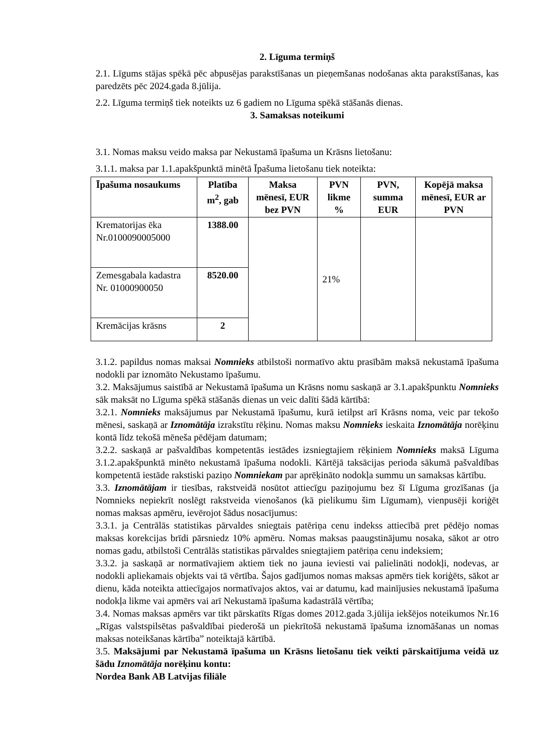2. Līguma termiņš
2.1. Līgums stājas spēkā pēc abpusējas parakstīšanas un pieņemšanas nodošanas akta parakstīšanas, kas paredzēts pēc 2024.gada 8.jūlija.
2.2. Līguma termiņš tiek noteikts uz 6 gadiem no Līguma spēkā stāšanās dienas.
3. Samaksas noteikumi
3.1. Nomas maksu veido maksa par Nekustamā īpašuma un Krāsns lietošanu:
3.1.1. maksa par 1.1.apakšpunktā minētā Īpašuma lietošanu tiek noteikta:
| Īpašuma nosaukums | Platība m<sup>2</sup>, gab | Maksa mēnesī, EUR bez PVN | PVN likme % | PVN, summa EUR | Kopējā maksa mēnesī, EUR ar PVN |
| --- | --- | --- | --- | --- | --- |
| Krematorijas ēka Nr.0100090005000 | 1388.00 | | 21% | | |
| Zemesgabala kadastra Nr. 01000900050 | 8520.00 | | | | |
| Kremācijas krāsns | 2 | | | | |
3.1.2. papildus nomas maksai Nomnieks atbilstoši normatīvo aktu prasībām maksā nekustamā īpašuma nodokli par iznomāto Nekustamo īpašumu.
3.2. Maksājumus saistībā ar Nekustamā īpašuma un Krāsns nomu saskaņā ar 3.1.apakšpunktu Nomnieks sāk maksāt no Līguma spēkā stāšanās dienas un veic dalīti šādā kārtībā:
3.2.1. Nomnieks maksājumus par Nekustamā īpašumu, kurā ietilpst arī Krāsns noma, veic par tekošo mēnesi, saskaņā ar Iznomātāja izrakstītu rēķinu. Nomas maksu Nomnieks ieskaita Iznomātāja norēķinu kontā līdz tekošā mēneša pēdējam datumam;
3.2.2. saskaņā ar pašvaldības kompetentās iestādes izsniegtajiem rēķiniem Nomnieks maksā Līguma 3.1.2.apakšpunktā minēto nekustamā īpašuma nodokli. Kārtējā taksācijas perioda sākumā pašvaldības kompetentā iestāde rakstiski paziņo Nomniekam par aprēķināto nodokļa summu un samaksas kārtību.
3.3. Iznomātājam ir tiesības, rakstveidā nosūtot attiecīgu paziņojumu bez šī Līguma grozīšanas (ja Nomnieks nepiekrīt noslēgt rakstveida vienošanos (kā pielikumu šim Līgumam), vienpusēji koriģēt nomas maksas apmēru, ievērojot šādus nosacījumus:
3.3.1. ja Centrālās statistikas pārvaldes sniegtais patēriņa cenu indekss attiecībā pret pēdējo nomas maksas korekcijas brīdi pārsniedz 10% apmēru. Nomas maksas paaugstinājumu nosaka, sākot ar otro nomas gadu, atbilstoši Centrālās statistikas pārvaldes sniegtajiem patēriņa cenu indeksiem;
3.3.2. ja saskaņā ar normatīvajiem aktiem tiek no jauna ieviesti vai palielināti nodokļi, nodevas, ar nodokli apliekamais objekts vai tā vērtība. Šajos gadījumos nomas maksas apmērs tiek koriģēts, sākot ar dienu, kāda noteikta attiecīgajos normatīvajos aktos, vai ar datumu, kad mainījusies nekustamā īpašuma nodokļa likme vai apmērs vai arī Nekustamā īpašuma kadastrālā vērtība;
3.4. Nomas maksas apmērs var tikt pārskatīts Rīgas domes 2012.gada 3.jūlija iekšējos noteikumos Nr.16 „Rīgas valstspilsētas pašvaldībai piederošā un piekrītošā nekustamā īpašuma iznomāšanas un nomas maksas noteikšanas kārtība” noteiktajā kārtībā.
3.5. Maksājumi par Nekustamā īpašuma un Krāsns lietošanu tiek veikti pārskaitījuma veidā uz šādu Iznomātāja norēķinu kontu:
Nordea Bank AB Latvijas filiāle